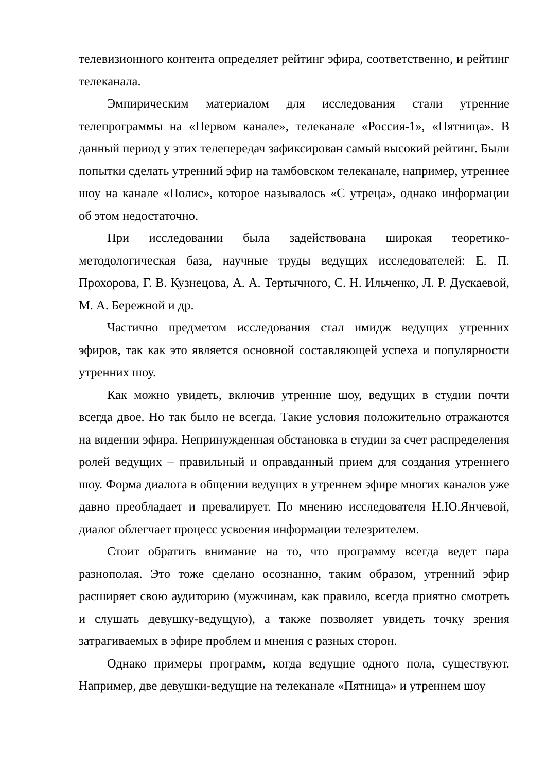телевизионного контента определяет рейтинг эфира, соответственно, и рейтинг телеканала.
Эмпирическим материалом для исследования стали утренние телепрограммы на «Первом канале», телеканале «Россия-1», «Пятница». В данный период у этих телепередач зафиксирован самый высокий рейтинг. Были попытки сделать утренний эфир на тамбовском телеканале, например, утреннее шоу на канале «Полис», которое называлось «С утреца», однако информации об этом недостаточно.
При исследовании была задействована широкая теоретико-методологическая база, научные труды ведущих исследователей: Е. П. Прохорова, Г. В. Кузнецова, А. А. Тертычного, С. Н. Ильченко, Л. Р. Дускаевой, М. А. Бережной и др.
Частично предметом исследования стал имидж ведущих утренних эфиров, так как это является основной составляющей успеха и популярности утренних шоу.
Как можно увидеть, включив утренние шоу, ведущих в студии почти всегда двое. Но так было не всегда. Такие условия положительно отражаются на видении эфира. Непринужденная обстановка в студии за счет распределения ролей ведущих – правильный и оправданный прием для создания утреннего шоу. Форма диалога в общении ведущих в утреннем эфире многих каналов уже давно преобладает и превалирует. По мнению исследователя Н.Ю.Янчевой, диалог облегчает процесс усвоения информации телезрителем.
Стоит обратить внимание на то, что программу всегда ведет пара разнополая. Это тоже сделано осознанно, таким образом, утренний эфир расширяет свою аудиторию (мужчинам, как правило, всегда приятно смотреть и слушать девушку-ведущую), а также позволяет увидеть точку зрения затрагиваемых в эфире проблем и мнения с разных сторон.
Однако примеры программ, когда ведущие одного пола, существуют. Например, две девушки-ведущие на телеканале «Пятница» и утреннем шоу